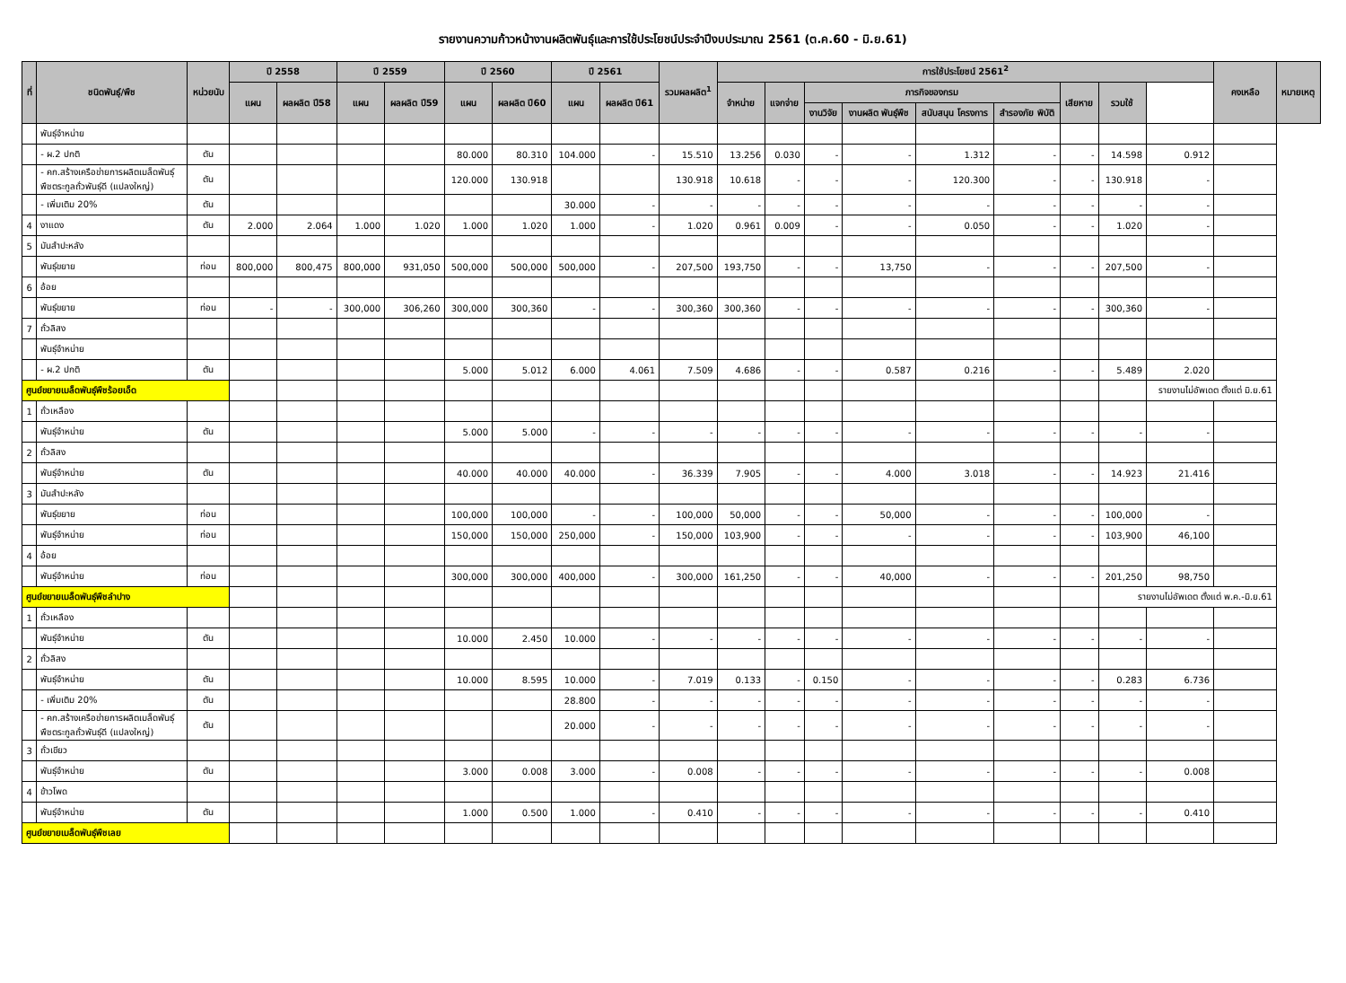รายงานความก้าวหน้างานผลิตพันธุ์และการใช้ประโยชน์ประจำปีงบประมาณ 2561 (ต.ค.60 - มิ.ย.61)
| ที่ | ชนิดพันธุ์/พืช | หน่วยนับ | ปี 2558 | | ปี 2559 | | ปี 2560 | | ปี 2561 | | รวมผลผลิต<sup>1</sup> | การใช้ประโยชน์ 2561<sup>2</sup> | | | | | | | | | คงเหลือ | หมายเหตุ |
| --- | --- | --- | --- | --- | --- | --- | --- | --- | --- | --- | --- | --- | --- | --- | --- | --- | --- | --- | --- | --- | --- | --- |
| | | | แผน | ผลผลิต ปี58 | แผน | ผลผลิต ปี59 | แผน | ผลผลิต ปี60 | แผน | ผลผลิต ปี61 | | จำหน่าย | แจกจ่าย | ภารกิจของกรม | | | | เสียหาย | รวมใช้ | | | |
| | | | | | | | | | | | | | | งานวิจัย | งานผลิต พันธุ์พืช | สนับสนุน โครงการ | สำรองภัย พิบัติ | | | | | |
| | พันธุ์จำหน่าย | | | | | | | | | | | | | | | | | | | | | |
| | - ผ.2 ปกติ | ตัน | | | | | 80.000 | 80.310 | 104.000 | - | 15.510 | 13.256 | 0.030 | - | - | 1.312 | - | - | 14.598 | 0.912 | | |
| | - คก.สร้างเครือข่ายการผลิตเมล็ดพันธุ์ พืชตระกูลถั่วพันธุ์ดี (แปลงใหญ่) | ตัน | | | | | 120.000 | 130.918 | | | 130.918 | 10.618 | - | - | - | 120.300 | - | - | 130.918 | - | | |
| | - เพิ่มเติม 20% | ตัน | | | | | | | 30.000 | - | - | - | - | - | - | - | - | - | - | - | | |
| 4 | งาแดง | ตัน | 2.000 | 2.064 | 1.000 | 1.020 | 1.000 | 1.020 | 1.000 | - | 1.020 | 0.961 | 0.009 | - | - | 0.050 | - | - | 1.020 | - | | |
| 5 | มันสำปะหลัง | | | | | | | | | | | | | | | | | | | | | |
| | พันธุ์ขยาย | ท่อน | 800,000 | 800,475 | 800,000 | 931,050 | 500,000 | 500,000 | 500,000 | - | 207,500 | 193,750 | - | - | 13,750 | - | - | - | 207,500 | - | | |
| 6 | อ้อย | | | | | | | | | | | | | | | | | | | | | |
| | พันธุ์ขยาย | ท่อน | - | - | 300,000 | 306,260 | 300,000 | 300,360 | - | - | 300,360 | 300,360 | - | - | - | - | - | - | 300,360 | - | | |
| 7 | ถั่วลิสง | | | | | | | | | | | | | | | | | | | | | |
| | พันธุ์จำหน่าย | | | | | | | | | | | | | | | | | | | | | |
| | - ผ.2 ปกติ | ตัน | | | | | 5.000 | 5.012 | 6.000 | 4.061 | 7.509 | 4.686 | - | - | 0.587 | 0.216 | - | - | 5.489 | 2.020 | | |
| ศูนย์ขยายเมล็ดพันธุ์พืชร้อยเอ็ด | | | | | | | | | | | | | | | | | | | | รายงานไม่อัพเดต ตั้งแต่ มิ.ย.61 | | |
| 1 | ถั่วเหลือง | | | | | | | | | | | | | | | | | | | | | |
| | พันธุ์จำหน่าย | ตัน | | | | | 5.000 | 5.000 | - | - | - | - | - | - | - | - | - | - | - | - | | |
| 2 | ถั่วลิสง | | | | | | | | | | | | | | | | | | | | | |
| | พันธุ์จำหน่าย | ตัน | | | | | 40.000 | 40.000 | 40.000 | - | 36.339 | 7.905 | - | - | 4.000 | 3.018 | - | - | 14.923 | 21.416 | | |
| 3 | มันสำปะหลัง | | | | | | | | | | | | | | | | | | | | | |
| | พันธุ์ขยาย | ท่อน | | | | | 100,000 | 100,000 | - | - | 100,000 | 50,000 | - | - | 50,000 | - | - | - | 100,000 | - | | |
| | พันธุ์จำหน่าย | ท่อน | | | | | 150,000 | 150,000 | 250,000 | - | 150,000 | 103,900 | - | - | - | - | - | - | 103,900 | 46,100 | | |
| 4 | อ้อย | | | | | | | | | | | | | | | | | | | | | |
| | พันธุ์จำหน่าย | ท่อน | | | | | 300,000 | 300,000 | 400,000 | - | 300,000 | 161,250 | - | - | 40,000 | - | - | - | 201,250 | 98,750 | | |
| ศูนย์ขยายเมล็ดพันธุ์พืชลำปาง | | | | | | | | | | | | | | | | | | | รายงานไม่อัพเดต ตั้งแต่ พ.ค.-มิ.ย.61 | | | |
| 1 | ถั่วเหลือง | | | | | | | | | | | | | | | | | | | | | |
| | พันธุ์จำหน่าย | ตัน | | | | | 10.000 | 2.450 | 10.000 | - | - | - | - | - | - | - | - | - | - | - | | |
| 2 | ถั่วลิสง | | | | | | | | | | | | | | | | | | | | | |
| | พันธุ์จำหน่าย | ตัน | | | | | 10.000 | 8.595 | 10.000 | - | 7.019 | 0.133 | - | 0.150 | - | - | - | - | 0.283 | 6.736 | | |
| | - เพิ่มเติม 20% | ตัน | | | | | | | 28.800 | - | - | - | - | - | - | - | - | - | - | - | | |
| | - คก.สร้างเครือข่ายการผลิตเมล็ดพันธุ์ พืชตระกูลถั่วพันธุ์ดี (แปลงใหญ่) | ตัน | | | | | | | 20.000 | - | - | - | - | - | - | - | - | - | - | - | | |
| 3 | ถั่วเขียว | | | | | | | | | | | | | | | | | | | | | |
| | พันธุ์จำหน่าย | ตัน | | | | | 3.000 | 0.008 | 3.000 | - | 0.008 | - | - | - | - | - | - | - | - | 0.008 | | |
| 4 | ข้าวโพด | | | | | | | | | | | | | | | | | | | | | |
| | พันธุ์จำหน่าย | ตัน | | | | | 1.000 | 0.500 | 1.000 | - | 0.410 | - | - | - | - | - | - | - | - | 0.410 | | |
| ศูนย์ขยายเมล็ดพันธุ์พืชเลย | | | | | | | | | | | | | | | | | | | | | | |